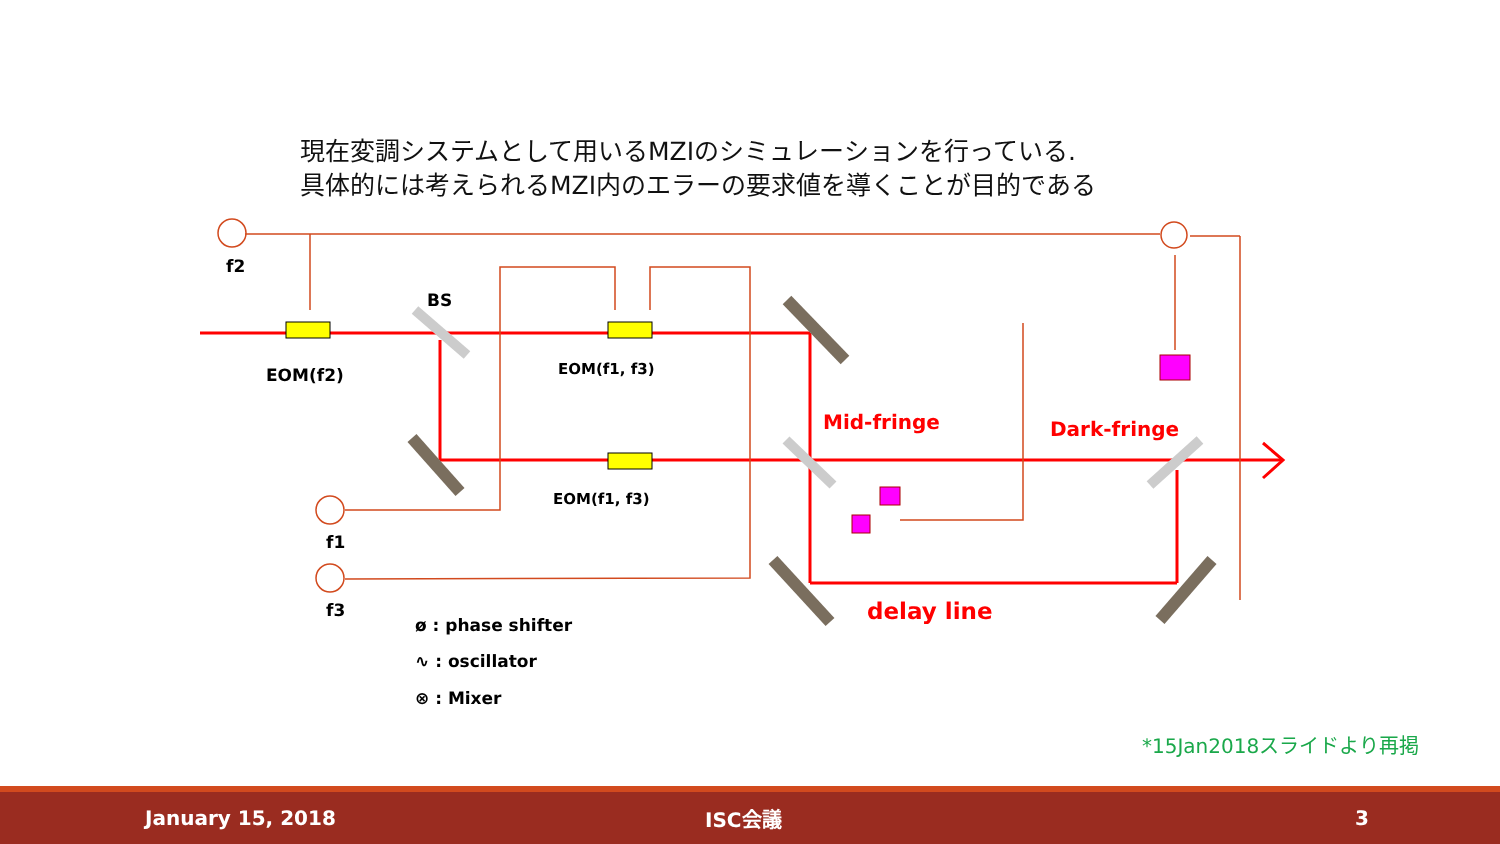現在変調システムとして用いるMZIのシミュレーションを行っている.
具体的には考えられるMZI内のエラーの要求値を導くことが目的である
f2
BS
EOM(f2) EOM(f1, f3)
EOM(f1, f3)
Mid-fringe Dark-fringe
f1
f3 delay line
ø : phase shifter
∿ : oscillator
⊗ : Mixer
*15Jan2018スライドより再掲
January 15, 2018 ISC会議 3